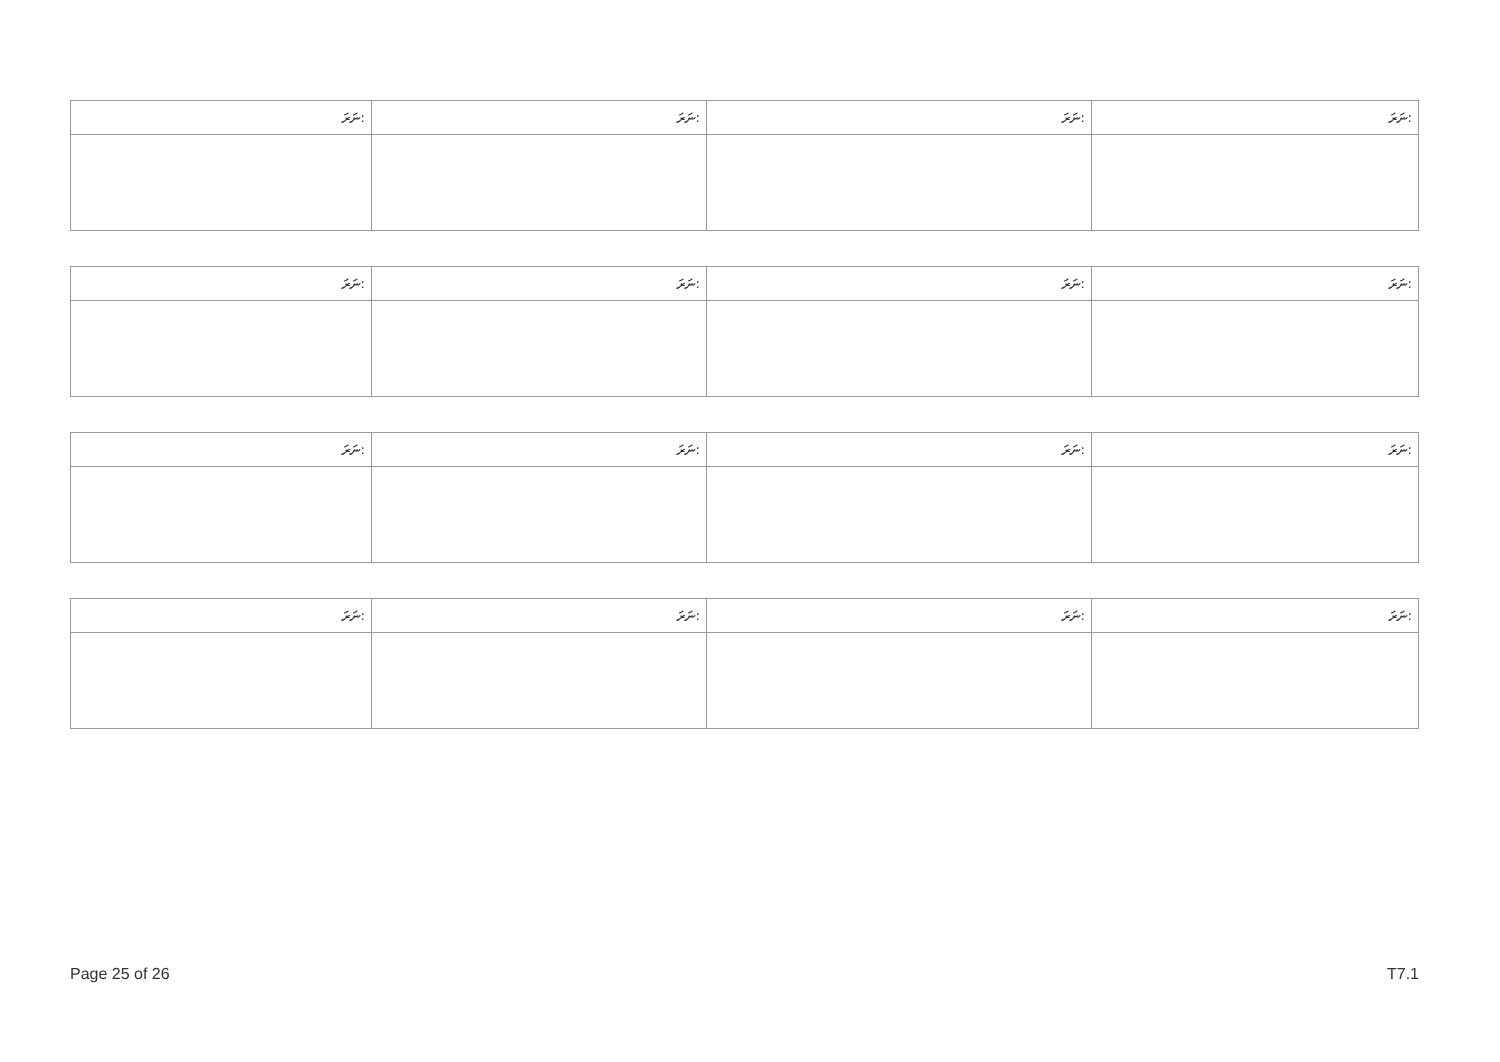| ނަރަ: | ނަރަ: | ނަރަ: | ނަރަ: |
| ނަރަ: | ނަރަ: | ނަރަ: | ނަރަ: |
| ނަރަ: | ނަރަ: | ނަރަ: | ނަރަ: |
| ނަރަ: | ނަރަ: | ނަރަ: | ނަރަ: |
Page 25 of 26 T7.1